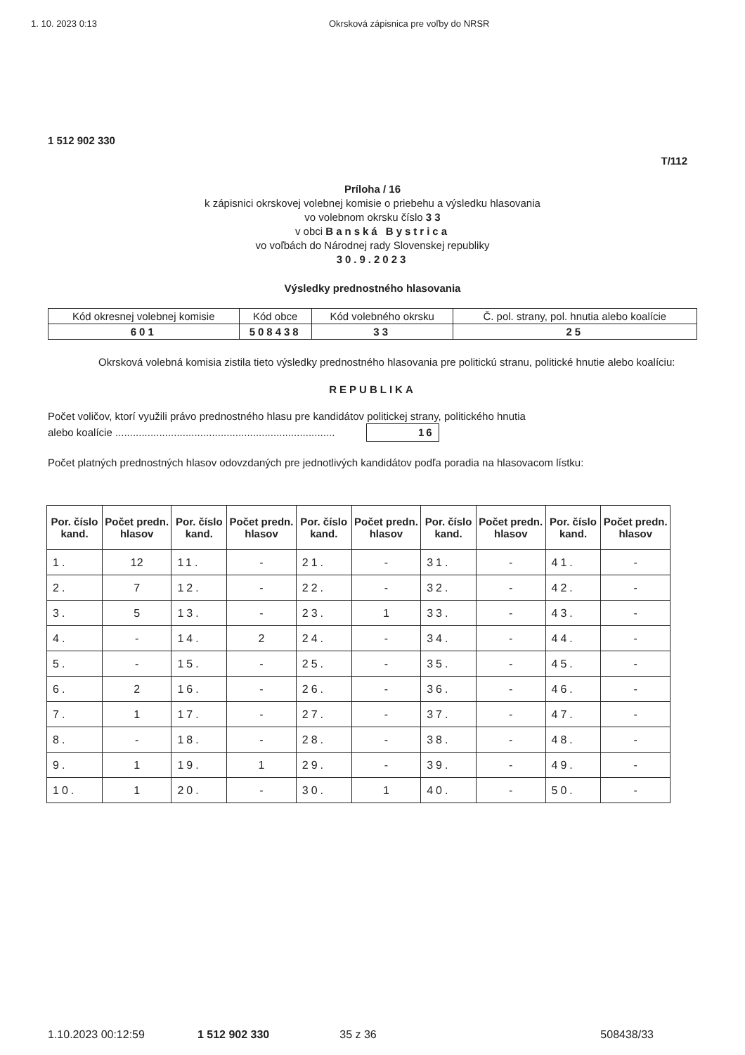1. 10. 2023 0:13 Okrsková zápisnica pre voľby do NRSR
1 512 902 330
T/112
Príloha / 16
k zápisnici okrskovej volebnej komisie o priebehu a výsledku hlasovania
vo volebnom okrsku číslo 3 3
v obci Banská Bystrica
vo voľbách do Národnej rady Slovenskej republiky
30.9.2023
Výsledky prednostného hlasovania
| Kód okresnej volebnej komisie | Kód obce | Kód volebného okrsku | Č. pol. strany, pol. hnutia alebo koalície |
| 601 | 508438 | 33 | 25 |
Okrsková volebná komisia zistila tieto výsledky prednostného hlasovania pre politickú stranu, politické hnutie alebo koalíciu:
REPUBLIKA
Počet voličov, ktorí využili právo prednostného hlasu pre kandidátov politickej strany, politického hnutia
alebo koalície ........................................................................... 16
Počet platných prednostných hlasov odovzdaných pre jednotlivých kandidátov podľa poradia na hlasovacom lístku:
| Por. číslo kand. | Počet predn. hlasov | Por. číslo kand. | Počet predn. hlasov | Por. číslo kand. | Počet predn. hlasov | Por. číslo kand. | Počet predn. hlasov | Por. číslo kand. | Počet predn. hlasov |
| --- | --- | --- | --- | --- | --- | --- | --- | --- | --- |
| 1. | 12 | 11. | - | 21. | - | 31. | - | 41. | - |
| 2. | 7 | 12. | - | 22. | - | 32. | - | 42. | - |
| 3. | 5 | 13. | - | 23. | 1 | 33. | - | 43. | - |
| 4. | - | 14. | 2 | 24. | - | 34. | - | 44. | - |
| 5. | - | 15. | - | 25. | - | 35. | - | 45. | - |
| 6. | 2 | 16. | - | 26. | - | 36. | - | 46. | - |
| 7. | 1 | 17. | - | 27. | - | 37. | - | 47. | - |
| 8. | - | 18. | - | 28. | - | 38. | - | 48. | - |
| 9. | 1 | 19. | 1 | 29. | - | 39. | - | 49. | - |
| 10. | 1 | 20. | - | 30. | 1 | 40. | - | 50. | - |
1.10.2023 00:12:59 1 512 902 330 35 z 36 508438/33